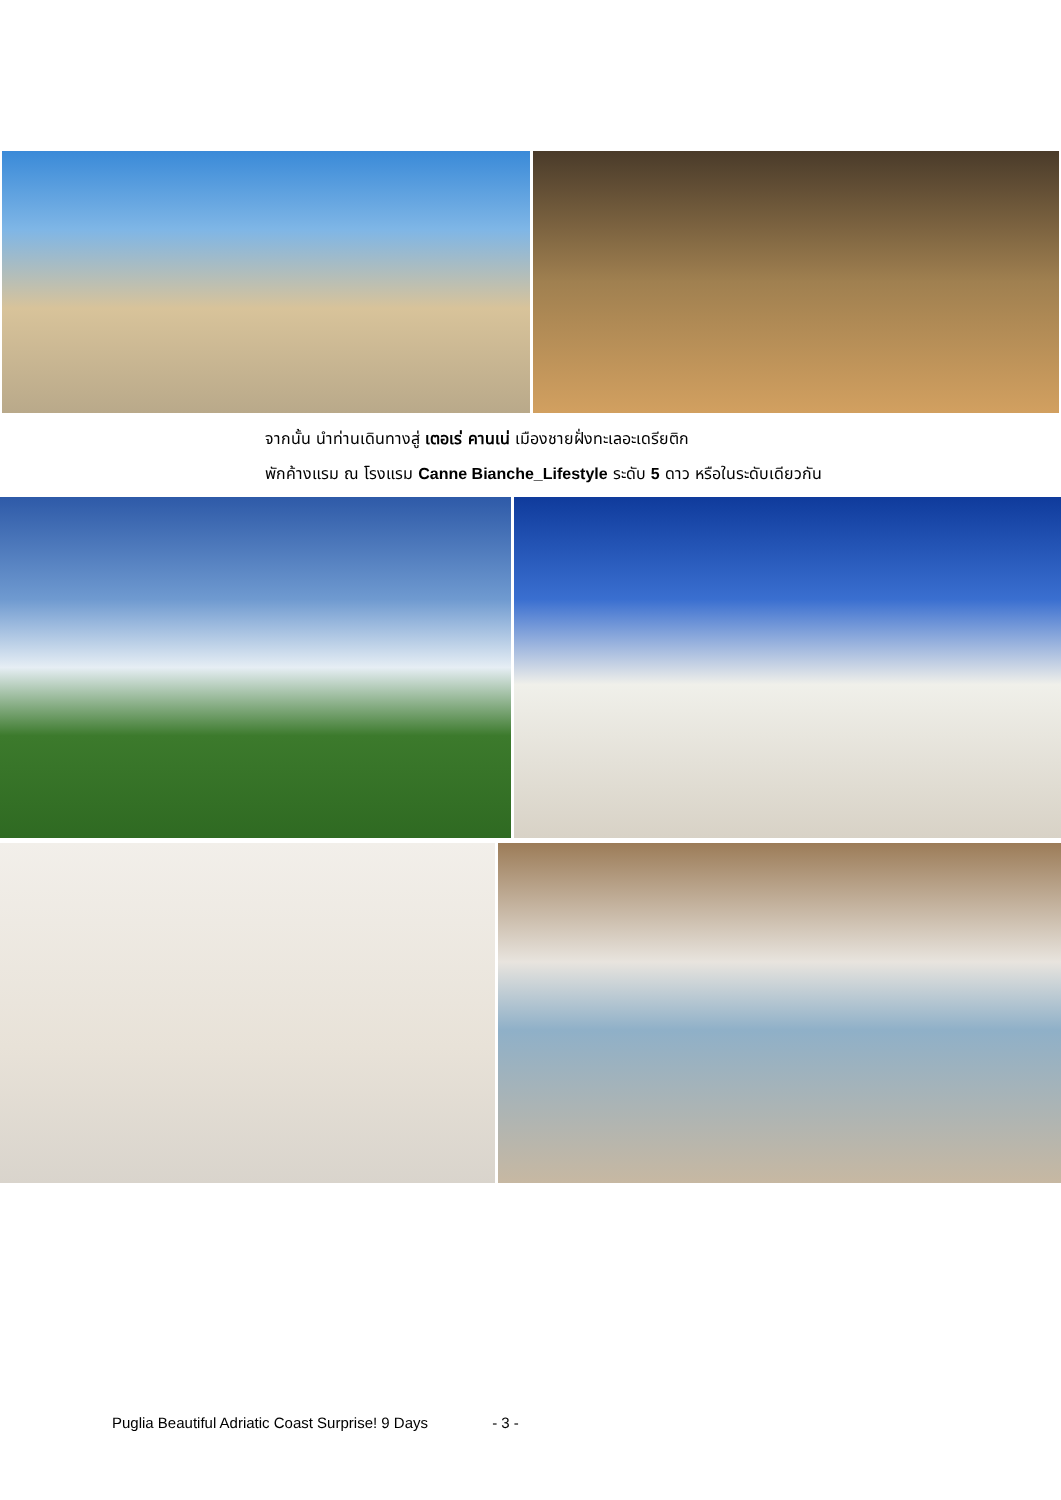จากนั้น นำท่านเดินทางสู่ เตอเร่ คานเน่ เมืองชายฝั่งทะเลอะเดรียติก
พักค้างแรม ณ โรงแรม Canne Bianche_Lifestyle ระดับ 5 ดาว หรือในระดับเดียวกัน
Puglia Beautiful Adriatic Coast Surprise! 9 Days - 3 -